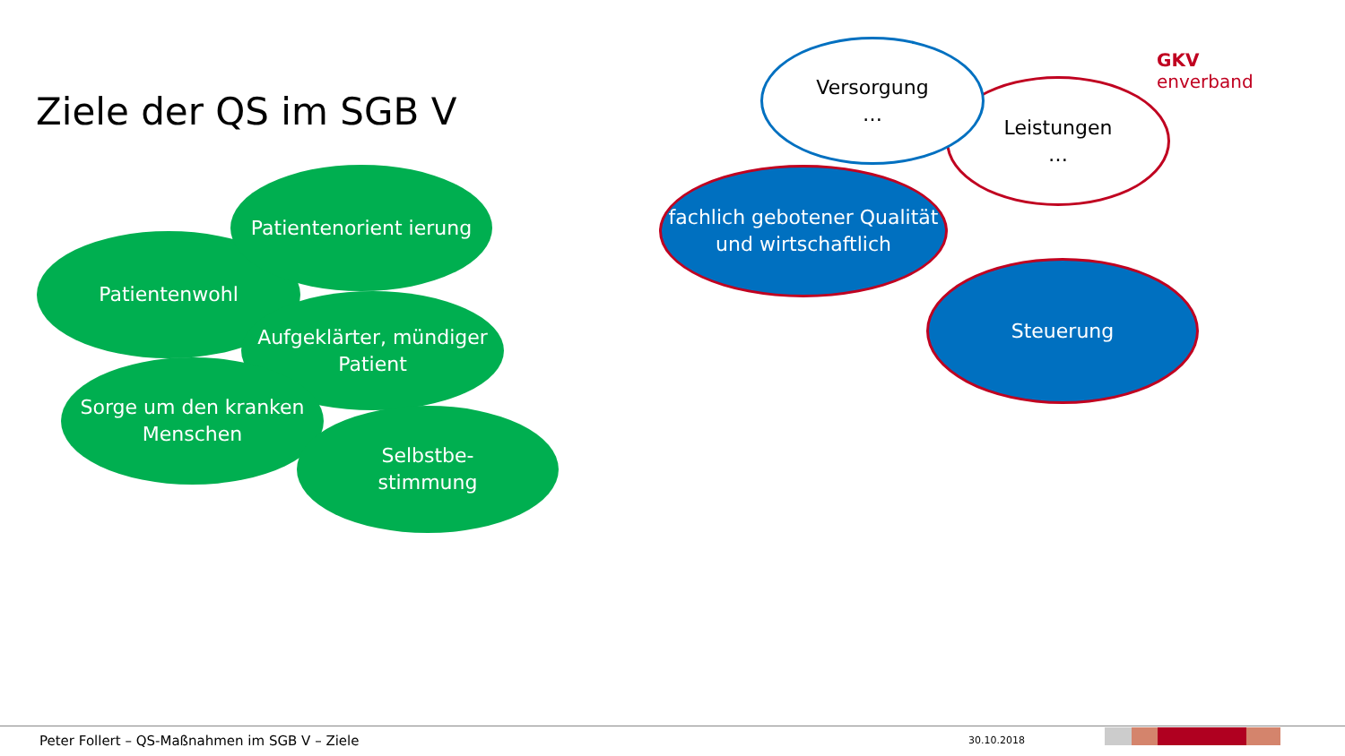Ziele der QS im SGB V
GKV
enverband
Leistungen
…
Versorgung
…
fachlich gebotener Qualität und wirtschaftlich
Steuerung
Patientenwohl
Patientenorient ierung
Aufgeklärter, mündiger Patient
Sorge um den kranken Menschen
Selbstbe-
stimmung
Peter Follert – QS-Maßnahmen im SGB V – Ziele
30.10.2018